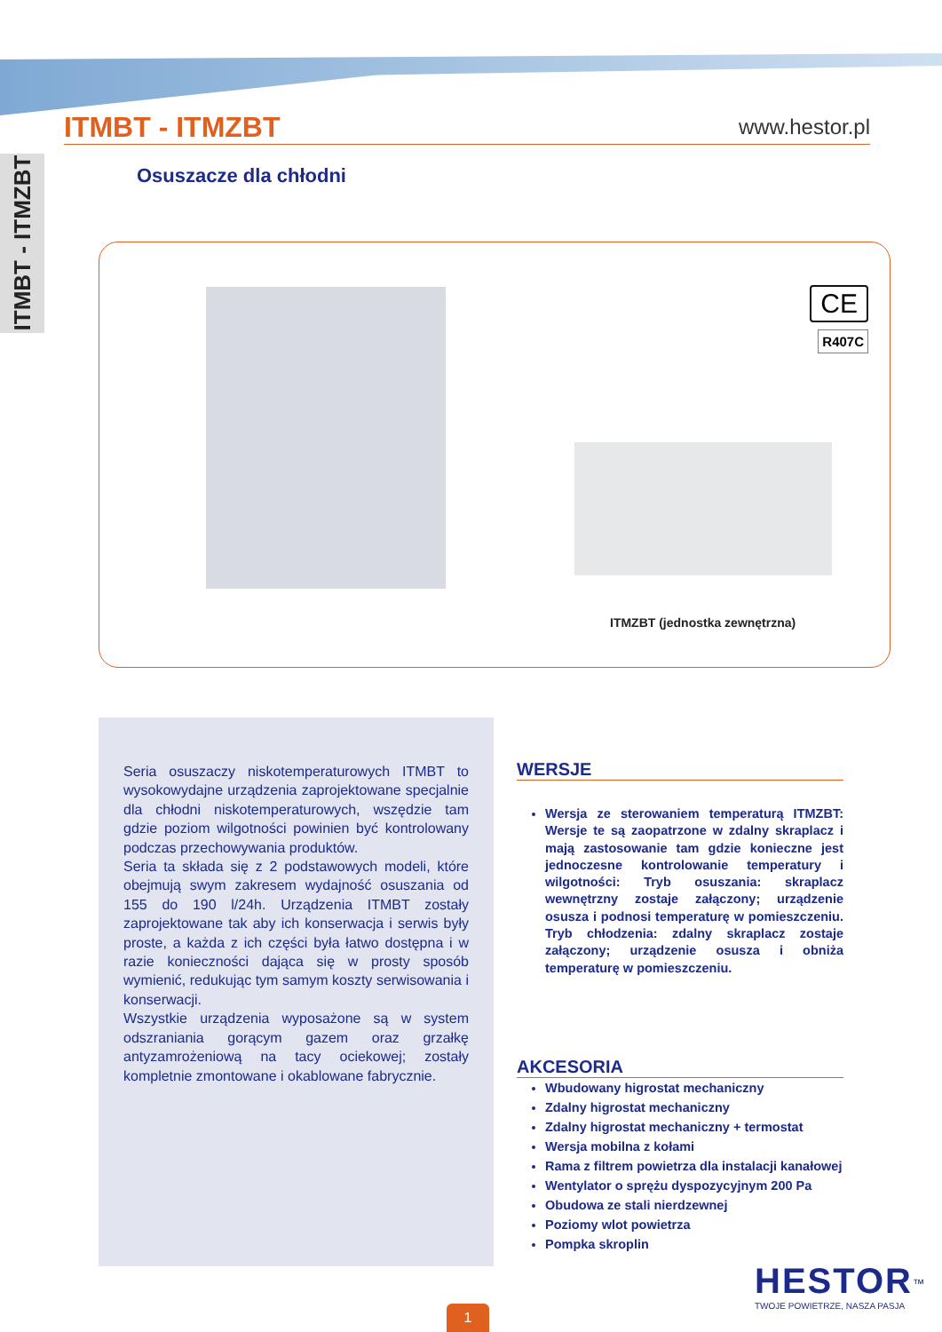ITMBT - ITMZBT
ITMBT - ITMZBT
www.hestor.pl
Osuszacze dla chłodni
CE
R407C
ITMZBT (jednostka zewnętrzna)
Seria osuszaczy niskotemperaturowych ITMBT to wysokowydajne urządzenia zaprojektowane specjalnie dla chłodni niskotemperaturowych, wszędzie tam gdzie poziom wilgotności powinien być kontrolowany podczas przechowywania produktów.
Seria ta składa się z 2 podstawowych modeli, które obejmują swym zakresem wydajność osuszania od 155 do 190 l/24h. Urządzenia ITMBT zostały zaprojektowane tak aby ich konserwacja i serwis były proste, a każda z ich części była łatwo dostępna i w razie konieczności dająca się w prosty sposób wymienić, redukując tym samym koszty serwisowania i konserwacji.
Wszystkie urządzenia wyposażone są w system odszraniania gorącym gazem oraz grzałkę antyzamrożeniową na tacy ociekowej; zostały kompletnie zmontowane i okablowane fabrycznie.
WERSJE
Wersja ze sterowaniem temperaturą ITMZBT: Wersje te są zaopatrzone w zdalny skraplacz i mają zastosowanie tam gdzie konieczne jest jednoczesne kontrolowanie temperatury i wilgotności: Tryb osuszania: skraplacz wewnętrzny zostaje załączony; urządzenie osusza i podnosi temperaturę w pomieszczeniu. Tryb chłodzenia: zdalny skraplacz zostaje załączony; urządzenie osusza i obniża temperaturę w pomieszczeniu.
AKCESORIA
Wbudowany higrostat mechaniczny
Zdalny higrostat mechaniczny
Zdalny higrostat mechaniczny + termostat
Wersja mobilna z kołami
Rama z filtrem powietrza dla instalacji kanałowej
Wentylator o sprężu dyspozycyjnym 200 Pa
Obudowa ze stali nierdzewnej
Poziomy wlot powietrza
Pompka skroplin
HESTOR<sup>™</sup>
TWOJE POWIETRZE, NASZA PASJA
1